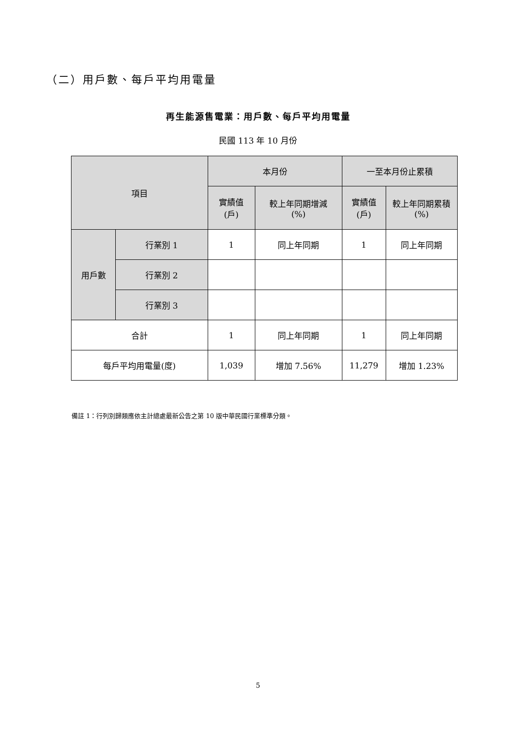（二）用戶數、每戶平均用電量
再生能源售電業：用戶數、每戶平均用電量
民國 113 年 10 月份
| 項目 | | 本月份 | | 一至本月份止累積 | |
| --- | --- | --- | --- | --- | --- |
| | | 實績值 (戶) | 較上年同期增減 (%) | 實績值 (戶) | 較上年同期累積 (%) |
| 用戶數 | 行業別 1 | 1 | 同上年同期 | 1 | 同上年同期 |
| | 行業別 2 | | | | |
| | 行業別 3 | | | | |
| 合計 | | 1 | 同上年同期 | 1 | 同上年同期 |
| 每戶平均用電量(度) | | 1,039 | 增加 7.56% | 11,279 | 增加 1.23% |
備註 1：行列別歸類應依主計總處最新公告之第 10 版中華民國行業標準分類。
5